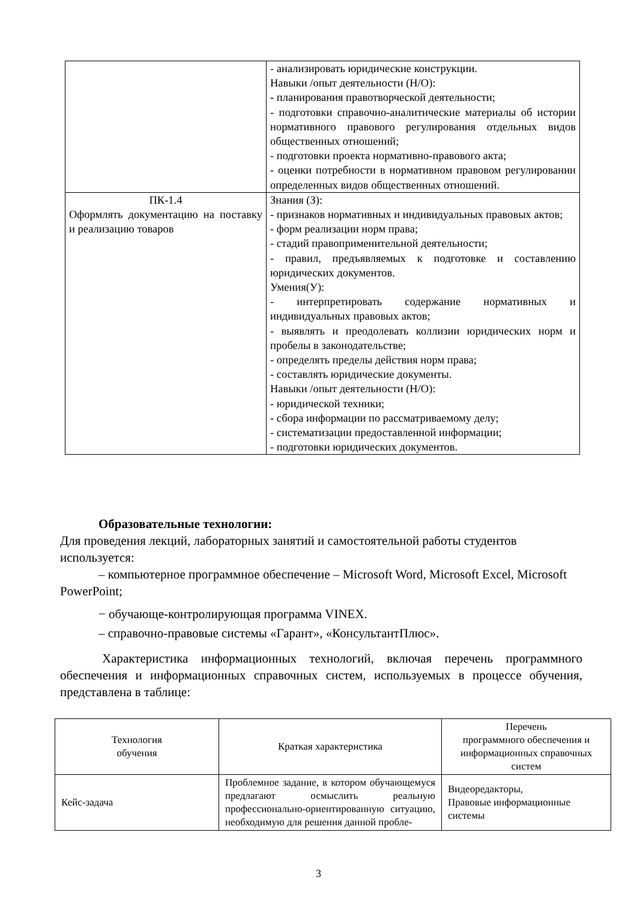| | - анализировать юридические конструкции. Навыки /опыт деятельности (Н/О): - планирования правотворческой деятельности; - подготовки справочно-аналитические материалы об истории нормативного правового регулирования отдельных видов общественных отношений; - подготовки проекта нормативно-правового акта; - оценки потребности в нормативном правовом регулировании определенных видов общественных отношений. |
| ПК-1.4 Оформлять документацию на поставку и реализацию товаров | Знания (З): - признаков нормативных и индивидуальных правовых актов; - форм реализации норм права; - стадий правоприменительной деятельности; - правил, предъявляемых к подготовке и составлению юридических документов. Умения(У): - интерпретировать содержание нормативных и индивидуальных правовых актов; - выявлять и преодолевать коллизии юридических норм и пробелы в законодательстве; - определять пределы действия норм права; - составлять юридические документы. Навыки /опыт деятельности (Н/О): - юридической техники; - сбора информации по рассматриваемому делу; - систематизации предоставленной информации; - подготовки юридических документов. |
Образовательные технологии:
Для проведения лекций, лабораторных занятий и самостоятельной работы студентов используется:
– компьютерное программное обеспечение – Microsoft Word, Microsoft Excel, Microsoft PowerPoint;
− обучающе-контролирующая программа VINEX.
– справочно-правовые системы «Гарант», «КонсультантПлюс».
Характеристика информационных технологий, включая перечень программного обеспечения и информационных справочных систем, используемых в процессе обучения, представлена в таблице:
| Технология обучения | Краткая характеристика | Перечень программного обеспечения и информационных справочных систем |
| --- | --- | --- |
| Кейс-задача | Проблемное задание, в котором обучающемуся предлагают осмыслить реальную профессионально-ориентированную ситуацию, необходимую для решения данной пробле- | Видеоредакторы, Правовые информационные системы |
3